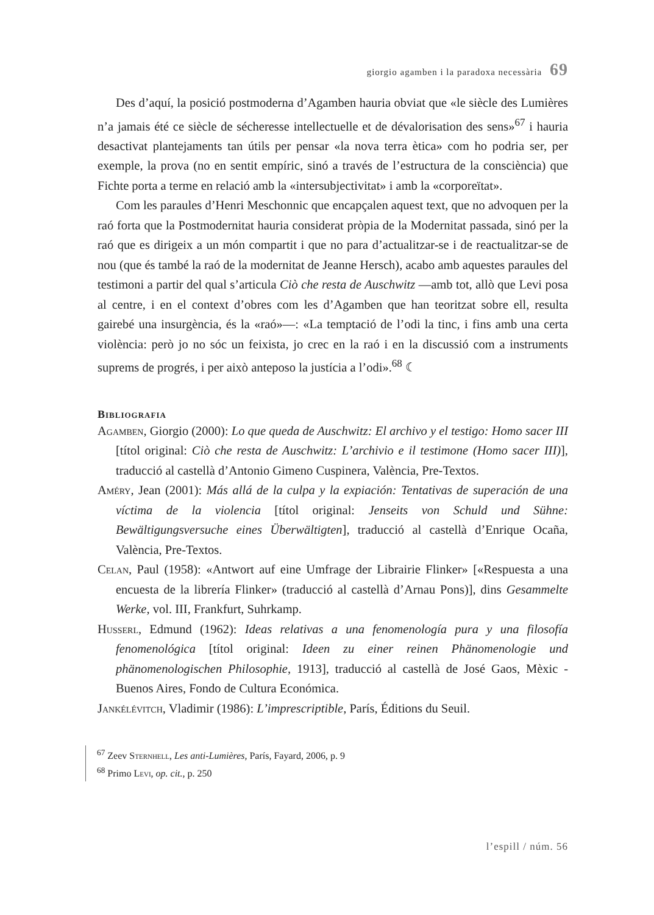giorgio agamben i la paradoxa necessària 69
Des d’aquí, la posició postmoderna d’Agamben hauria obviat que «le siècle des Lumières n’a jamais été ce siècle de sécheresse intellectuelle et de dévalorisation des sens»<sup>67</sup> i hauria desactivat plantejaments tan útils per pensar «la nova terra ètica» com ho podria ser, per exemple, la prova (no en sentit empíric, sinó a través de l’estructura de la consciència) que Fichte porta a terme en relació amb la «intersubjectivitat» i amb la «corporeïtat».
Com les paraules d’Henri Meschonnic que encapçalen aquest text, que no advoquen per la raó forta que la Postmodernitat hauria considerat pròpia de la Modernitat passada, sinó per la raó que es dirigeix a un món compartit i que no para d’actualitzar-se i de reactualitzar-se de nou (que és també la raó de la modernitat de Jeanne Hersch), acabo amb aquestes paraules del testimoni a partir del qual s’articula Ciò che resta de Auschwitz —amb tot, allò que Levi posa al centre, i en el context d’obres com les d’Agamben que han teoritzat sobre ell, resulta gairebé una insurgència, és la «raó»—: «La temptació de l’odi la tinc, i fins amb una certa violència: però jo no sóc un feixista, jo crec en la raó i en la discussió com a instruments suprems de progrés, i per això anteposo la justícia a l’odi».<sup>68</sup> ☾
Bibliografia
Agamben, Giorgio (2000): Lo que queda de Auschwitz: El archivo y el testigo: Homo sacer III [títol original: Ciò che resta de Auschwitz: L’archivio e il testimone (Homo sacer III)], traducció al castellà d’Antonio Gimeno Cuspinera, València, Pre-Textos.
Améry, Jean (2001): Más allá de la culpa y la expiación: Tentativas de superación de una víctima de la violencia [títol original: Jenseits von Schuld und Sühne: Bewältigungsversuche eines Überwältigten], traducció al castellà d’Enrique Ocaña, València, Pre-Textos.
Celan, Paul (1958): «Antwort auf eine Umfrage der Librairie Flinker» [«Respuesta a una encuesta de la librería Flinker» (traducció al castellà d’Arnau Pons)], dins Gesammelte Werke, vol. III, Frankfurt, Suhrkamp.
Husserl, Edmund (1962): Ideas relativas a una fenomenología pura y una filosofía fenomenológica [títol original: Ideen zu einer reinen Phänomenologie und phänomenologischen Philosophie, 1913], traducció al castellà de José Gaos, Mèxic - Buenos Aires, Fondo de Cultura Económica.
Jankélévitch, Vladimir (1986): L’imprescriptible, París, Éditions du Seuil.
<sup>67</sup> Zeev Sternhell, Les anti-Lumières, París, Fayard, 2006, p. 9
<sup>68</sup> Primo Levi, op. cit., p. 250
l’espill / núm. 56